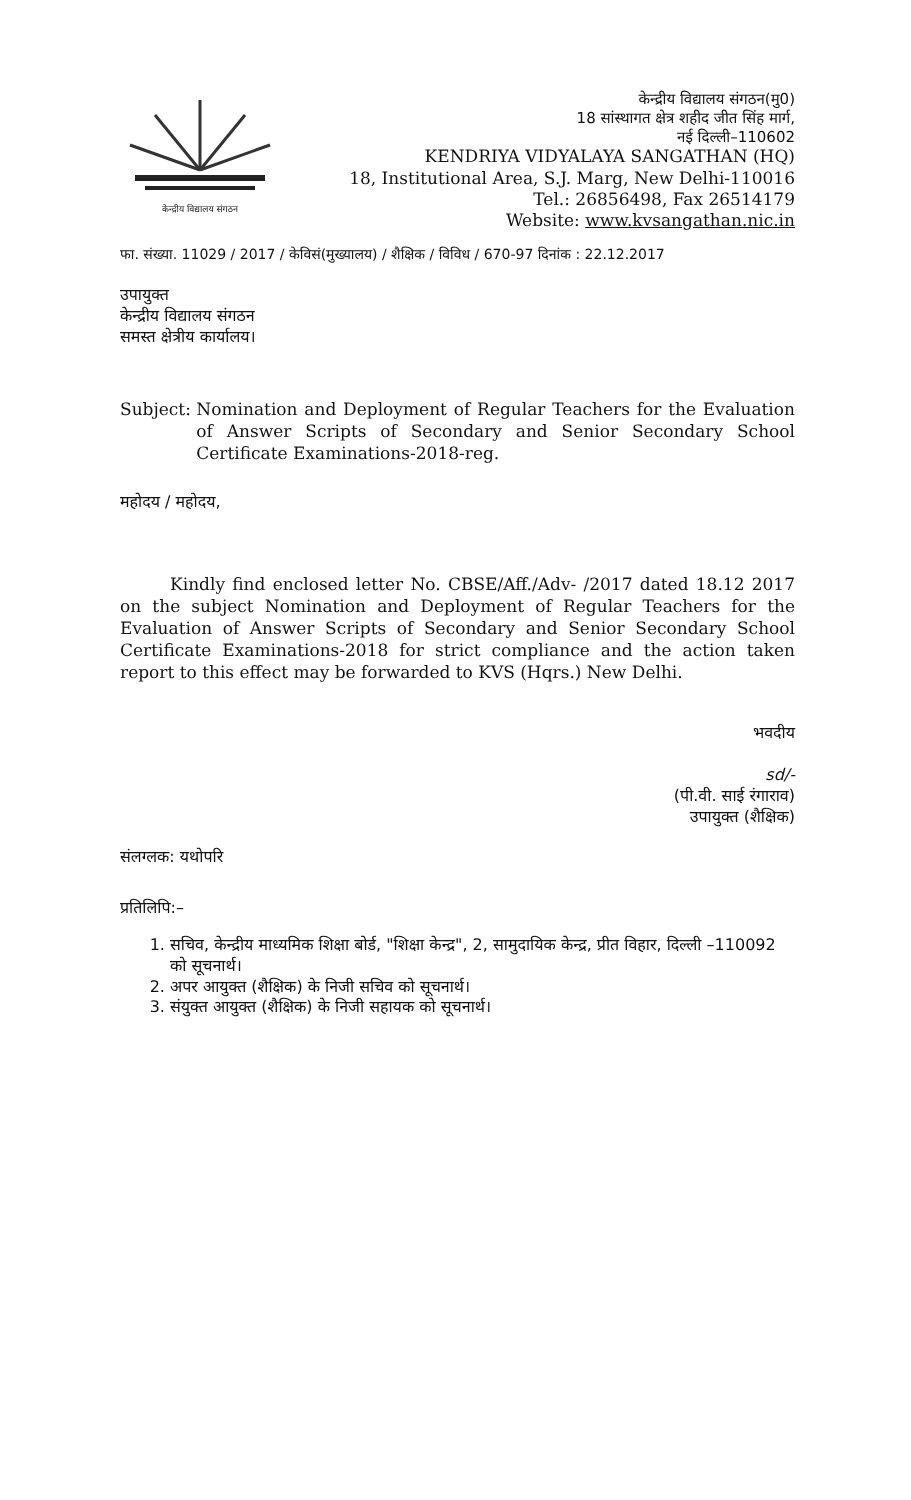केन्द्रीय विद्यालय संगठन
केन्द्रीय विद्यालय संगठन(मु0)
18 सांस्थागत क्षेत्र शहीद जीत सिंह मार्ग,
नई दिल्ली–110602
KENDRIYA VIDYALAYA SANGATHAN (HQ)
18, Institutional Area, S.J. Marg, New Delhi-110016
Tel.: 26856498, Fax 26514179
Website: www.kvsangathan.nic.in
फा. संख्या. 11029 / 2017 / केविसं(मुख्यालय) / शैक्षिक / विविध / 670-97 दिनांक : 22.12.2017
उपायुक्त
केन्द्रीय विद्यालय संगठन
समस्त क्षेत्रीय कार्यालय।
Subject: Nomination and Deployment of Regular Teachers for the Evaluation of Answer Scripts of Secondary and Senior Secondary School Certificate Examinations-2018-reg.
महोदय / महोदय,
Kindly find enclosed letter No. CBSE/Aff./Adv- /2017 dated 18.12 2017 on the subject Nomination and Deployment of Regular Teachers for the Evaluation of Answer Scripts of Secondary and Senior Secondary School Certificate Examinations-2018 for strict compliance and the action taken report to this effect may be forwarded to KVS (Hqrs.) New Delhi.
भवदीय
sd/-
(पी.वी. साई रंगाराव)
उपायुक्त (शैक्षिक)
संलग्लक: यथोपरि
प्रतिलिपि:–
1. सचिव, केन्द्रीय माध्यमिक शिक्षा बोर्ड, "शिक्षा केन्द्र", 2, सामुदायिक केन्द्र, प्रीत विहार, दिल्ली –110092 को सूचनार्थ।
2. अपर आयुक्त (शैक्षिक) के निजी सचिव को सूचनार्थ।
3. संयुक्त आयुक्त (शैक्षिक) के निजी सहायक को सूचनार्थ।